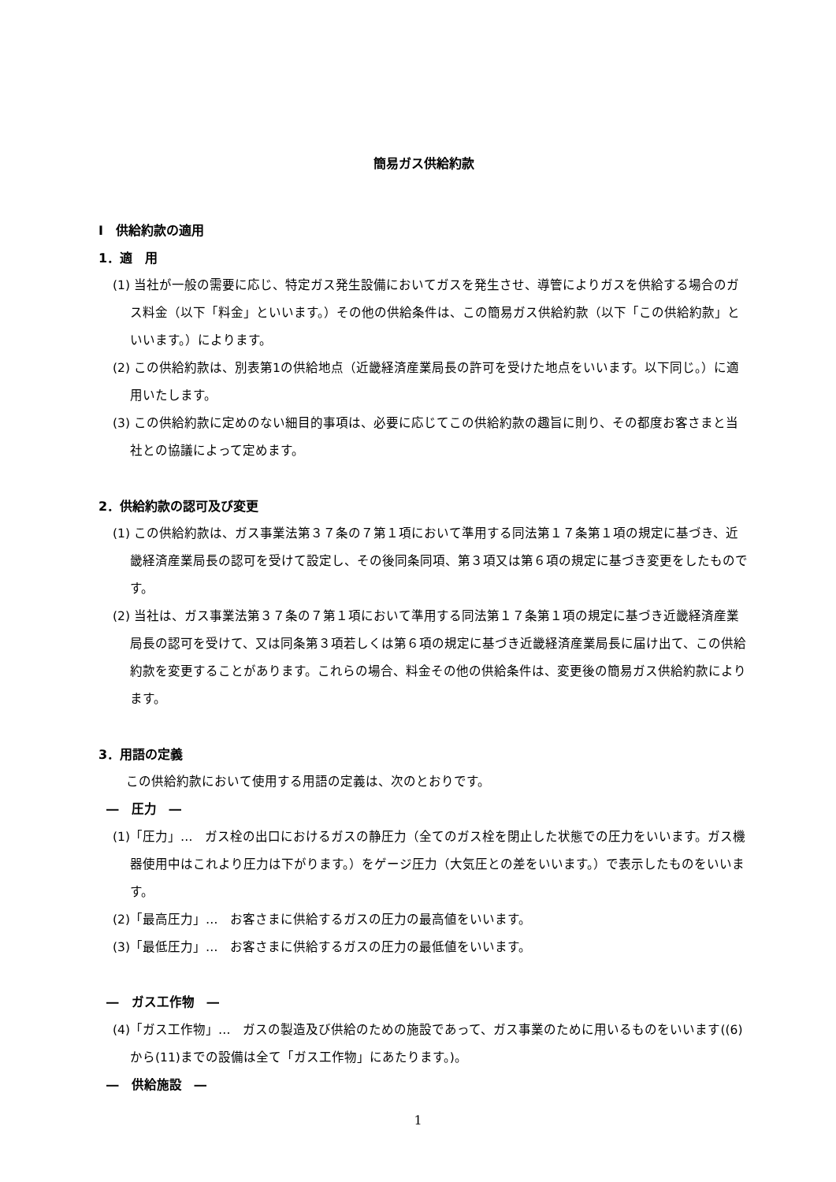簡易ガス供給約款
Ⅰ　供給約款の適用
1．適　用
(1) 当社が一般の需要に応じ、特定ガス発生設備においてガスを発生させ、導管によりガスを供給する場合のガス料金（以下「料金」といいます。）その他の供給条件は、この簡易ガス供給約款（以下「この供給約款」といいます。）によります。
(2) この供給約款は、別表第1の供給地点（近畿経済産業局長の許可を受けた地点をいいます。以下同じ。）に適用いたします。
(3) この供給約款に定めのない細目的事項は、必要に応じてこの供給約款の趣旨に則り、その都度お客さまと当社との協議によって定めます。
2．供給約款の認可及び変更
(1) この供給約款は、ガス事業法第３７条の７第１項において準用する同法第１７条第１項の規定に基づき、近畿経済産業局長の認可を受けて設定し、その後同条同項、第３項又は第６項の規定に基づき変更をしたものです。
(2) 当社は、ガス事業法第３７条の７第１項において準用する同法第１７条第１項の規定に基づき近畿経済産業局長の認可を受けて、又は同条第３項若しくは第６項の規定に基づき近畿経済産業局長に届け出て、この供給約款を変更することがあります。これらの場合、料金その他の供給条件は、変更後の簡易ガス供給約款によります。
3．用語の定義
この供給約款において使用する用語の定義は、次のとおりです。
―　圧力　―
(1)「圧力」…　ガス栓の出口におけるガスの静圧力（全てのガス栓を閉止した状態での圧力をいいます。ガス機器使用中はこれより圧力は下がります。）をゲージ圧力（大気圧との差をいいます。）で表示したものをいいます。
(2)「最高圧力」…　お客さまに供給するガスの圧力の最高値をいいます。
(3)「最低圧力」…　お客さまに供給するガスの圧力の最低値をいいます。
―　ガス工作物　―
(4)「ガス工作物」…　ガスの製造及び供給のための施設であって、ガス事業のために用いるものをいいます((6)から(11)までの設備は全て「ガス工作物」にあたります。)。
―　供給施設　―
1